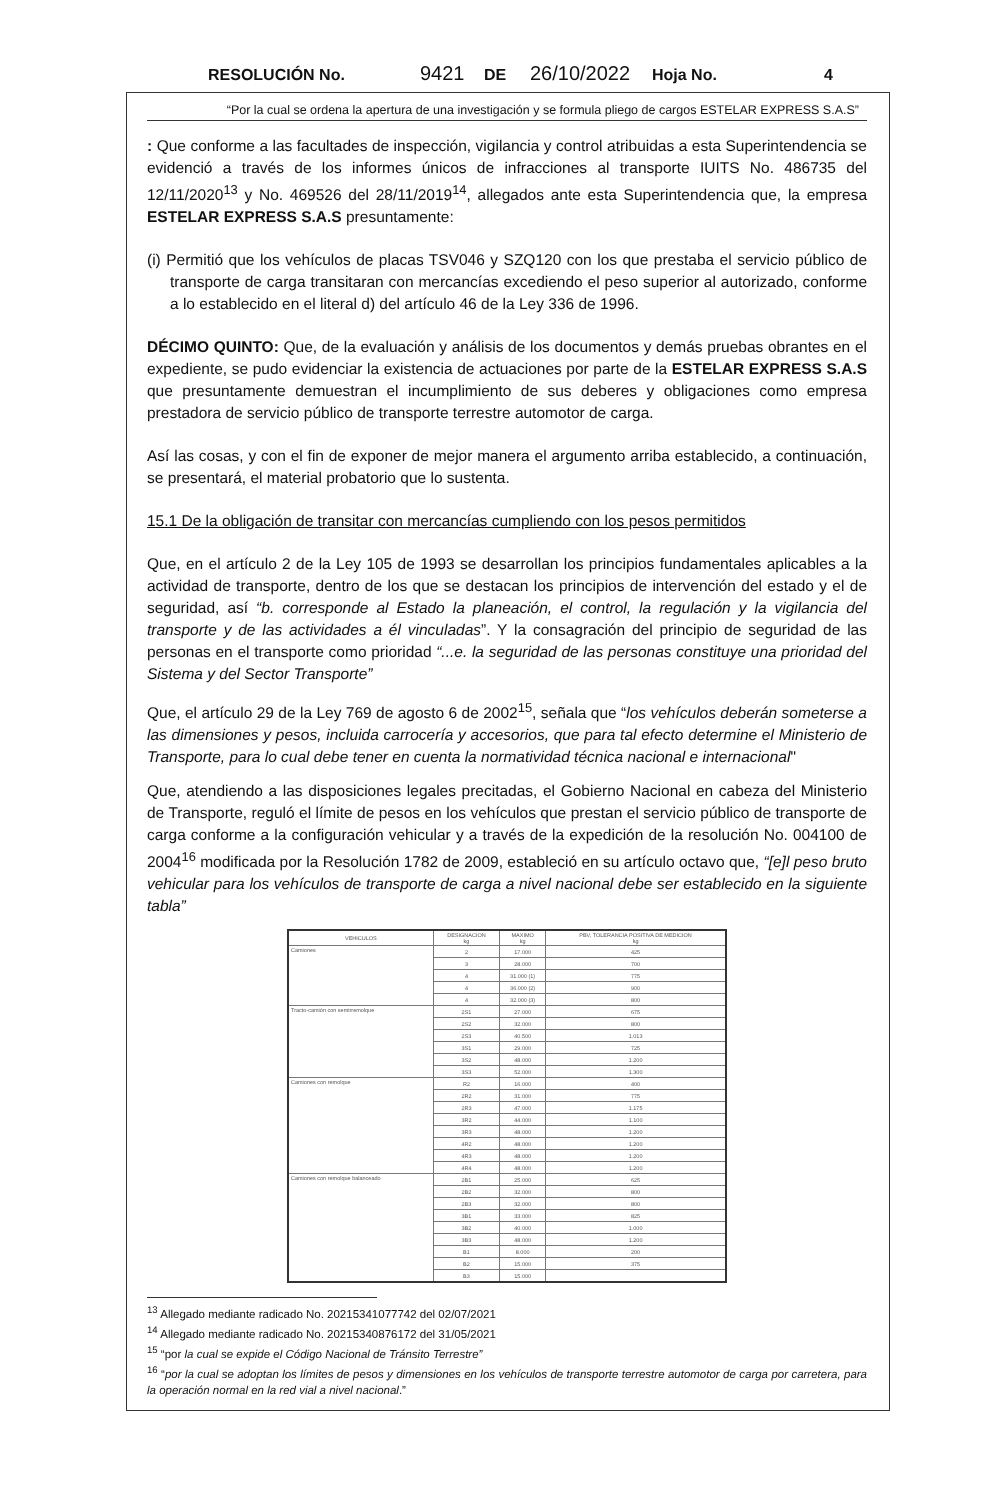RESOLUCIÓN No. 9421 DE 26/10/2022 Hoja No. 4
“Por la cual se ordena la apertura de una investigación y se formula pliego de cargos ESTELAR EXPRESS S.A.S”
: Que conforme a las facultades de inspección, vigilancia y control atribuidas a esta Superintendencia se evidenció a través de los informes únicos de infracciones al transporte IUITS No. 486735 del 12/11/2020<sup>13</sup> y No. 469526 del 28/11/2019<sup>14</sup>, allegados ante esta Superintendencia que, la empresa ESTELAR EXPRESS S.A.S presuntamente:
(i) Permitió que los vehículos de placas TSV046 y SZQ120 con los que prestaba el servicio público de transporte de carga transitaran con mercancías excediendo el peso superior al autorizado, conforme a lo establecido en el literal d) del artículo 46 de la Ley 336 de 1996.
DÉCIMO QUINTO: Que, de la evaluación y análisis de los documentos y demás pruebas obrantes en el expediente, se pudo evidenciar la existencia de actuaciones por parte de la ESTELAR EXPRESS S.A.S que presuntamente demuestran el incumplimiento de sus deberes y obligaciones como empresa prestadora de servicio público de transporte terrestre automotor de carga.
Así las cosas, y con el fin de exponer de mejor manera el argumento arriba establecido, a continuación, se presentará, el material probatorio que lo sustenta.
15.1 De la obligación de transitar con mercancías cumpliendo con los pesos permitidos
Que, en el artículo 2 de la Ley 105 de 1993 se desarrollan los principios fundamentales aplicables a la actividad de transporte, dentro de los que se destacan los principios de intervención del estado y el de seguridad, así “b. corresponde al Estado la planeación, el control, la regulación y la vigilancia del transporte y de las actividades a él vinculadas”. Y la consagración del principio de seguridad de las personas en el transporte como prioridad “...e. la seguridad de las personas constituye una prioridad del Sistema y del Sector Transporte”
Que, el artículo 29 de la Ley 769 de agosto 6 de 2002<sup>15</sup>, señala que “los vehículos deberán someterse a las dimensiones y pesos, incluida carrocería y accesorios, que para tal efecto determine el Ministerio de Transporte, para lo cual debe tener en cuenta la normatividad técnica nacional e internacional"
Que, atendiendo a las disposiciones legales precitadas, el Gobierno Nacional en cabeza del Ministerio de Transporte, reguló el límite de pesos en los vehículos que prestan el servicio público de transporte de carga conforme a la configuración vehicular y a través de la expedición de la resolución No. 004100 de 2004<sup>16</sup> modificada por la Resolución 1782 de 2009, estableció en su artículo octavo que, “[e]l peso bruto vehicular para los vehículos de transporte de carga a nivel nacional debe ser establecido en la siguiente tabla”
| VEHICULOS | DESIGNACION kg | MAXIMO kg | PBV, TOLERANCIA POSITIVA DE MEDICION kg |
| --- | --- | --- | --- |
| Camiones | 2 | 17.000 | 425 |
| | 3 | 28.000 | 700 |
| | 4 | 31.000 (1) | 775 |
| | 4 | 36.000 (2) | 900 |
| | 4 | 32.000 (3) | 800 |
| Tracto-camión con semirremolque | 2S1 | 27.000 | 675 |
| | 2S2 | 32.000 | 800 |
| | 2S3 | 40.500 | 1.013 |
| | 3S1 | 29.000 | 725 |
| | 3S2 | 48.000 | 1.200 |
| | 3S3 | 52.000 | 1.300 |
| Camiones con remolque | R2 | 16.000 | 400 |
| | 2R2 | 31.000 | 775 |
| | 2R3 | 47.000 | 1.175 |
| | 3R2 | 44.000 | 1.100 |
| | 3R3 | 48.000 | 1.200 |
| | 4R2 | 48.000 | 1.200 |
| | 4R3 | 48.000 | 1.200 |
| | 4R4 | 48.000 | 1.200 |
| Camiones con remolque balanceado | 2B1 | 25.000 | 625 |
| | 2B2 | 32.000 | 800 |
| | 2B3 | 32.000 | 800 |
| | 3B1 | 33.000 | 825 |
| | 3B2 | 40.000 | 1.000 |
| | 3B3 | 48.000 | 1.200 |
| | B1 | 8.000 | 200 |
| | B2 | 15.000 | 375 |
| | B3 | 15.000 | |
<sup>13</sup> Allegado mediante radicado No. 20215341077742 del 02/07/2021
<sup>14</sup> Allegado mediante radicado No. 20215340876172 del 31/05/2021
<sup>15</sup> “por la cual se expide el Código Nacional de Tránsito Terrestre”
<sup>16</sup> “por la cual se adoptan los límites de pesos y dimensiones en los vehículos de transporte terrestre automotor de carga por carretera, para la operación normal en la red vial a nivel nacional.”